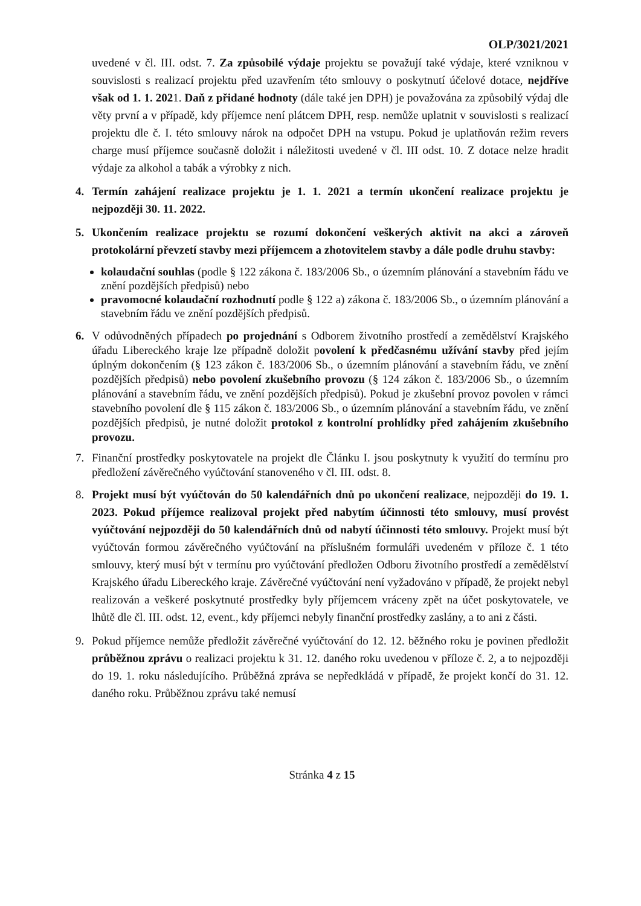OLP/3021/2021
uvedené v čl. III. odst. 7. Za způsobilé výdaje projektu se považují také výdaje, které vzniknou v souvislosti s realizací projektu před uzavřením této smlouvy o poskytnutí účelové dotace, nejdříve však od 1. 1. 2021. Daň z přidané hodnoty (dále také jen DPH) je považována za způsobilý výdaj dle věty první a v případě, kdy příjemce není plátcem DPH, resp. nemůže uplatnit v souvislosti s realizací projektu dle č. I. této smlouvy nárok na odpočet DPH na vstupu. Pokud je uplatňován režim revers charge musí příjemce současně doložit i náležitosti uvedené v čl. III odst. 10. Z dotace nelze hradit výdaje za alkohol a tabák a výrobky z nich.
4. Termín zahájení realizace projektu je 1. 1. 2021 a termín ukončení realizace projektu je nejpozději 30. 11. 2022.
5. Ukončením realizace projektu se rozumí dokončení veškerých aktivit na akci a zároveň protokolární převzetí stavby mezi příjemcem a zhotovitelem stavby a dále podle druhu stavby:
kolaudační souhlas (podle § 122 zákona č. 183/2006 Sb., o územním plánování a stavebním řádu ve znění pozdějších předpisů) nebo
pravomocné kolaudační rozhodnutí podle § 122 a) zákona č. 183/2006 Sb., o územním plánování a stavebním řádu ve znění pozdějších předpisů.
6. V odůvodněných případech po projednání s Odborem životního prostředí a zemědělství Krajského úřadu Libereckého kraje lze případně doložit povolení k předčasnému užívání stavby před jejím úplným dokončením (§ 123 zákon č. 183/2006 Sb., o územním plánování a stavebním řádu, ve znění pozdějších předpisů) nebo povolení zkušebního provozu (§ 124 zákon č. 183/2006 Sb., o územním plánování a stavebním řádu, ve znění pozdějších předpisů). Pokud je zkušební provoz povolen v rámci stavebního povolení dle § 115 zákon č. 183/2006 Sb., o územním plánování a stavebním řádu, ve znění pozdějších předpisů, je nutné doložit protokol z kontrolní prohlídky před zahájením zkušebního provozu.
7. Finanční prostředky poskytovatele na projekt dle Článku I. jsou poskytnuty k využití do termínu pro předložení závěrečného vyúčtování stanoveného v čl. III. odst. 8.
8. Projekt musí být vyúčtován do 50 kalendářních dnů po ukončení realizace, nejpozději do 19. 1. 2023. Pokud příjemce realizoval projekt před nabytím účinnosti této smlouvy, musí provést vyúčtování nejpozději do 50 kalendářních dnů od nabytí účinnosti této smlouvy. Projekt musí být vyúčtován formou závěrečného vyúčtování na příslušném formuláři uvedeném v příloze č. 1 této smlouvy, který musí být v termínu pro vyúčtování předložen Odboru životního prostředí a zemědělství Krajského úřadu Libereckého kraje. Závěrečné vyúčtování není vyžadováno v případě, že projekt nebyl realizován a veškeré poskytnuté prostředky byly příjemcem vráceny zpět na účet poskytovatele, ve lhůtě dle čl. III. odst. 12, event., kdy příjemci nebyly finanční prostředky zaslány, a to ani z části.
9. Pokud příjemce nemůže předložit závěrečné vyúčtování do 12. 12. běžného roku je povinen předložit průběžnou zprávu o realizaci projektu k 31. 12. daného roku uvedenou v příloze č. 2, a to nejpozději do 19. 1. roku následujícího. Průběžná zpráva se nepředkládá v případě, že projekt končí do 31. 12. daného roku. Průběžnou zprávu také nemusí
Stránka 4 z 15